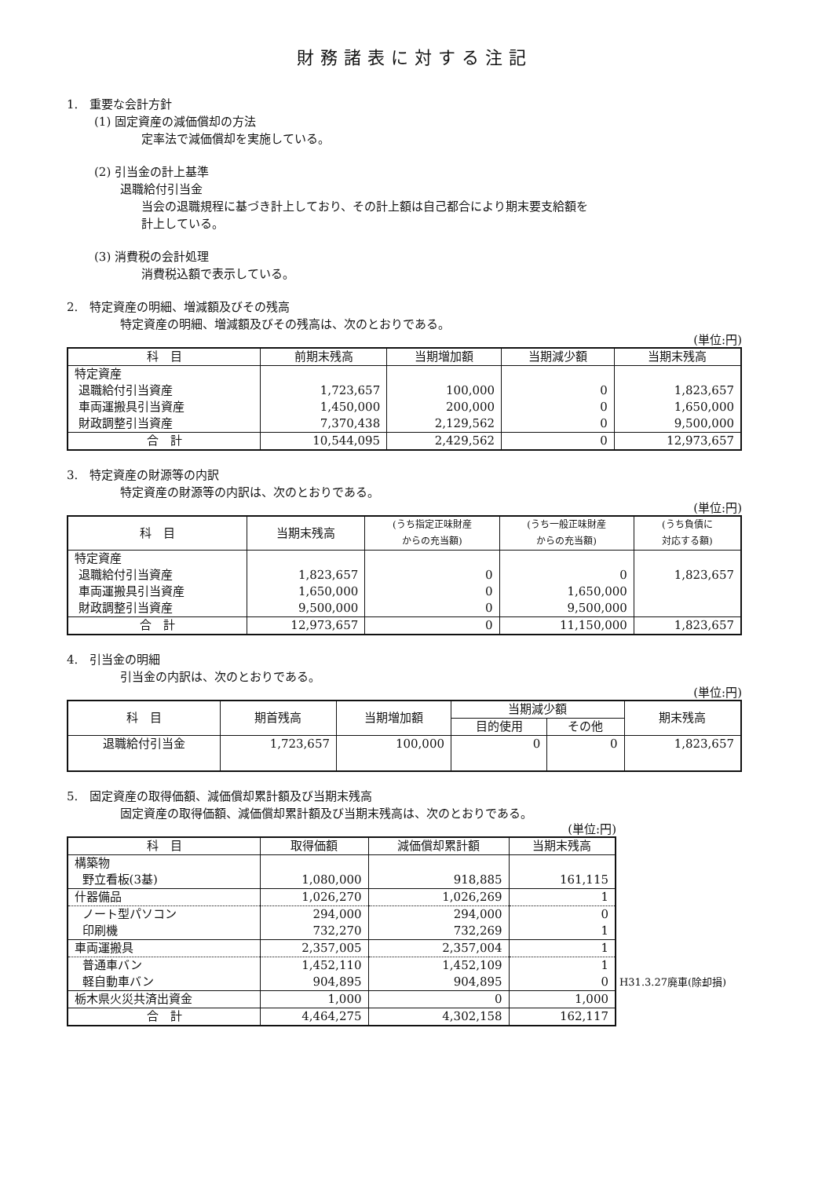財務諸表に対する注記
1.　重要な会計方針
(1) 固定資産の減価償却の方法
定率法で減価償却を実施している。
(2) 引当金の計上基準
退職給付引当金
当会の退職規程に基づき計上しており、その計上額は自己都合により期末要支給額を
計上している。
(3) 消費税の会計処理
消費税込額で表示している。
2.　特定資産の明細、増減額及びその残高
特定資産の明細、増減額及びその残高は、次のとおりである。
(単位:円)
| 科 目 | 前期末残高 | 当期増加額 | 当期減少額 | 当期末残高 |
| --- | --- | --- | --- | --- |
| 特定資産 | | | | |
| 退職給付引当資産 | 1,723,657 | 100,000 | 0 | 1,823,657 |
| 車両運搬具引当資産 | 1,450,000 | 200,000 | 0 | 1,650,000 |
| 財政調整引当資産 | 7,370,438 | 2,129,562 | 0 | 9,500,000 |
| 合 計 | 10,544,095 | 2,429,562 | 0 | 12,973,657 |
3.　特定資産の財源等の内訳
特定資産の財源等の内訳は、次のとおりである。
(単位:円)
| 科 目 | 当期末残高 | (うち指定正味財産 からの充当額) | (うち一般正味財産 からの充当額) | (うち負債に 対応する額) |
| --- | --- | --- | --- | --- |
| 特定資産 | | | | |
| 退職給付引当資産 | 1,823,657 | 0 | 0 | 1,823,657 |
| 車両運搬具引当資産 | 1,650,000 | 0 | 1,650,000 | |
| 財政調整引当資産 | 9,500,000 | 0 | 9,500,000 | |
| 合 計 | 12,973,657 | 0 | 11,150,000 | 1,823,657 |
4.　引当金の明細
引当金の内訳は、次のとおりである。
(単位:円)
| 科 目 | 期首残高 | 当期増加額 | 当期減少額 | | 期末残高 |
| --- | --- | --- | --- | --- | --- |
| | | | 目的使用 | その他 | |
| 退職給付引当金 | 1,723,657 | 100,000 | 0 | 0 | 1,823,657 |
5.　固定資産の取得価額、減価償却累計額及び当期末残高
固定資産の取得価額、減価償却累計額及び当期末残高は、次のとおりである。
(単位:円)
| 科 目 | 取得価額 | 減価償却累計額 | 当期末残高 |
| --- | --- | --- | --- |
| 構築物 | | | |
| 野立看板(3基) | 1,080,000 | 918,885 | 161,115 |
| 什器備品 | 1,026,270 | 1,026,269 | 1 |
| ノート型パソコン | 294,000 | 294,000 | 0 |
| 印刷機 | 732,270 | 732,269 | 1 |
| 車両運搬具 | 2,357,005 | 2,357,004 | 1 |
| 普通車バン | 1,452,110 | 1,452,109 | 1 |
| 軽自動車バン | 904,895 | 904,895 | 0 |
| 栃木県火災共済出資金 | 1,000 | 0 | 1,000 |
| 合 計 | 4,464,275 | 4,302,158 | 162,117 |
H31.3.27廃車(除却損)